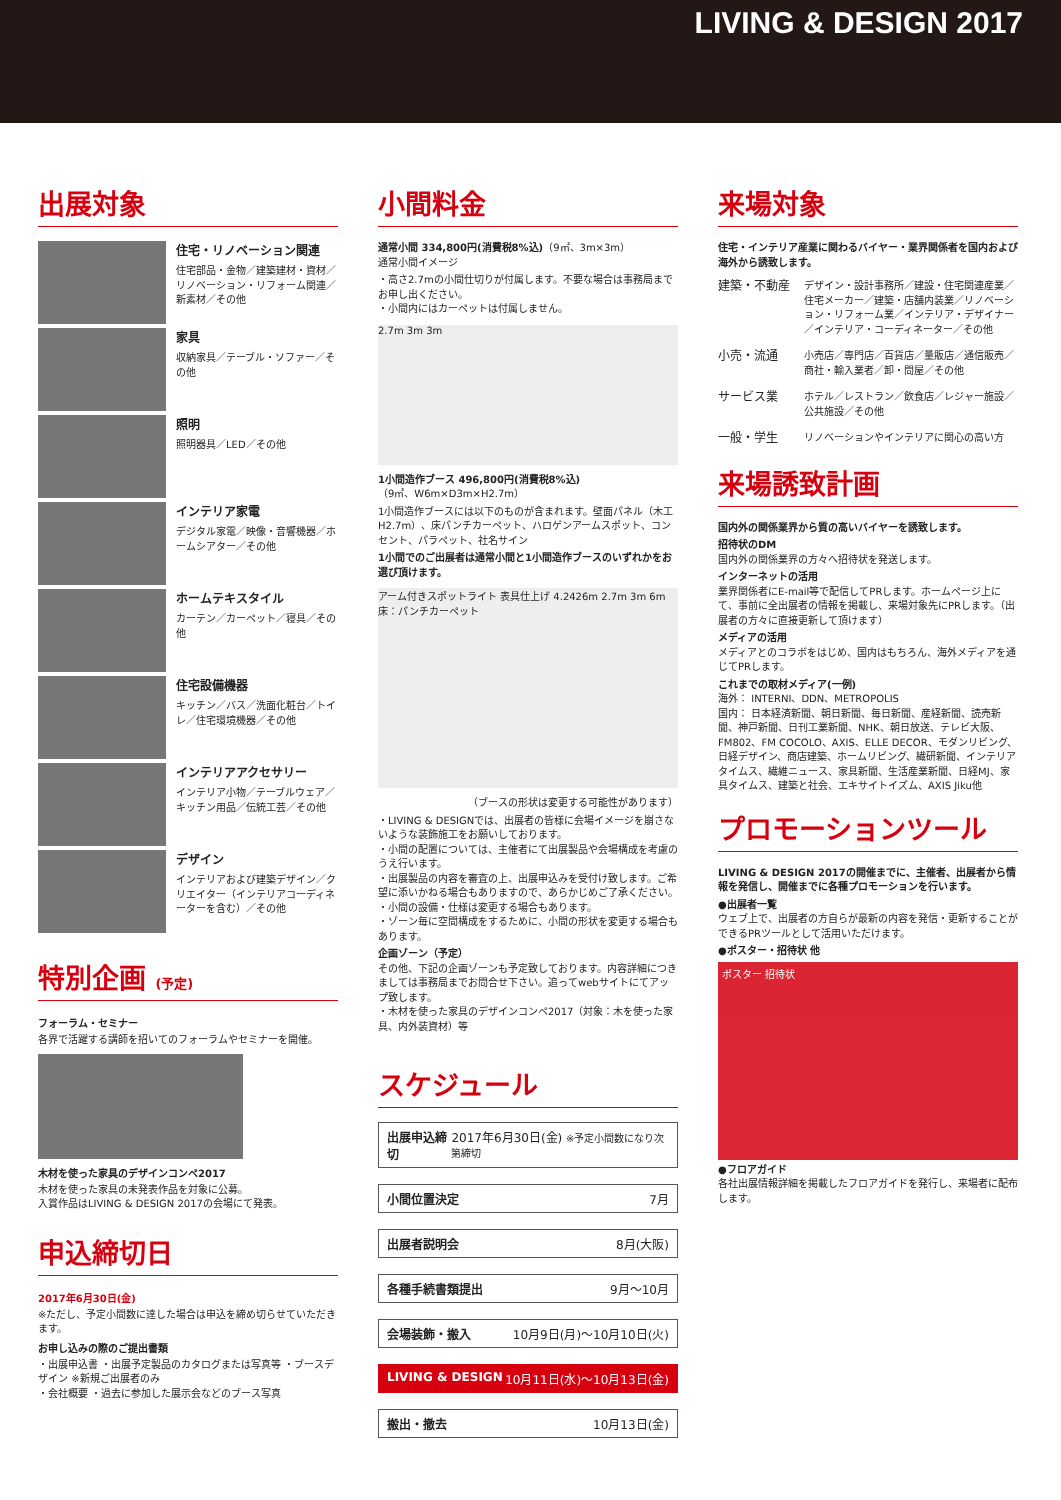LIVING & DESIGN 2017
出展対象
住宅・リノベーション関連
住宅部品・金物／建築建材・資材／リノベーション・リフォーム関連／新素材／その他
家具
収納家具／テーブル・ソファー／その他
照明
照明器具／LED／その他
インテリア家電
デジタル家電／映像・音響機器／ホームシアター／その他
ホームテキスタイル
カーテン／カーペット／寝具／その他
住宅設備機器
キッチン／バス／洗面化粧台／トイレ／住宅環境機器／その他
インテリアアクセサリー
インテリア小物／テーブルウェア／キッチン用品／伝統工芸／その他
デザイン
インテリアおよび建築デザイン／クリエイター（インテリアコーディネーターを含む）／その他
特別企画 (予定)
フォーラム・セミナー
各界で活躍する講師を招いてのフォーラムやセミナーを開催。
木材を使った家具のデザインコンペ2017
木材を使った家具の未発表作品を対象に公募。
入賞作品はLIVING & DESIGN 2017の会場にて発表。
申込締切日
2017年6月30日(金)
※ただし、予定小間数に達した場合は申込を締め切らせていただきます。
お申し込みの際のご提出書類
・出展申込書 ・出展予定製品のカタログまたは写真等 ・ブースデザイン ※新規ご出展者のみ
・会社概要 ・過去に参加した展示会などのブース写真
小間料金
通常小間 334,800円(消費税8%込)（9㎡、3m×3m）
通常小間イメージ
・高さ2.7mの小間仕切りが付属します。不要な場合は事務局までお申し出ください。
・小間内にはカーペットは付属しません。
2.7m 3m 3m
1小間造作ブース 496,800円(消費税8%込)
（9㎡、W6m×D3m×H2.7m）
1小間造作ブースには以下のものが含まれます。壁面パネル（木工H2.7m）、床パンチカーペット、ハロゲンアームスポット、コンセント、パラペット、社名サイン
1小間でのご出展者は通常小間と1小間造作ブースのいずれかをお選び頂けます。
アーム付きスポットライト 表具仕上げ 4.2426m 2.7m 3m 6m 床：パンチカーペット
（ブースの形状は変更する可能性があります）
・LIVING & DESIGNでは、出展者の皆様に会場イメージを崩さないような装飾施工をお願いしております。
・小間の配置については、主催者にて出展製品や会場構成を考慮のうえ行います。
・出展製品の内容を審査の上、出展申込みを受付け致します。ご希望に添いかねる場合もありますので、あらかじめご了承ください。
・小間の設備・仕様は変更する場合もあります。
・ゾーン毎に空間構成をするために、小間の形状を変更する場合もあります。
企画ゾーン（予定）
その他、下記の企画ゾーンも予定致しております。内容詳細につきましては事務局までお問合せ下さい。追ってwebサイトにてアップ致します。
・木材を使った家具のデザインコンペ2017（対象：木を使った家具、内外装資材）等
スケジュール
出展申込締切 2017年6月30日(金) ※予定小間数になり次第締切
小間位置決定 7月
出展者説明会 8月(大阪)
各種手続書類提出 9月〜10月
会場装飾・搬入 10月9日(月)〜10月10日(火)
LIVING & DESIGN 10月11日(水)〜10月13日(金)
搬出・撤去 10月13日(金)
来場対象
住宅・インテリア産業に関わるバイヤー・業界関係者を国内および海外から誘致します。
建築・不動産
デザイン・設計事務所／建設・住宅関連産業／住宅メーカー／建築・店舗内装業／リノベーション・リフォーム業／インテリア・デザイナー／インテリア・コーディネーター／その他
小売・流通
小売店／専門店／百貨店／量販店／通信販売／商社・輸入業者／卸・問屋／その他
サービス業
ホテル／レストラン／飲食店／レジャー施設／公共施設／その他
一般・学生
リノベーションやインテリアに関心の高い方
来場誘致計画
国内外の関係業界から質の高いバイヤーを誘致します。
招待状のDM
国内外の関係業界の方々へ招待状を発送します。
インターネットの活用
業界関係者にE-mail等で配信してPRします。ホームページ上にて、事前に全出展者の情報を掲載し、来場対象先にPRします。（出展者の方々に直接更新して頂けます）
メディアの活用
メディアとのコラボをはじめ、国内はもちろん、海外メディアを通じてPRします。
これまでの取材メディア(一例)
海外： INTERNI、DDN、METROPOLIS
国内： 日本経済新聞、朝日新聞、毎日新聞、産経新聞、読売新聞、神戸新聞、日刊工業新聞、NHK、朝日放送、テレビ大阪、FM802、FM COCOLO、AXIS、ELLE DECOR、モダンリビング、日経デザイン、商店建築、ホームリビング、繊研新聞、インテリアタイムス、繊維ニュース、家具新聞、生活産業新聞、日経MJ、家具タイムス、建築と社会、エキサイトイズム、AXIS Jiku他
プロモーションツール
LIVING & DESIGN 2017の開催までに、主催者、出展者から情報を発信し、開催までに各種プロモーションを行います。
●出展者一覧
ウェブ上で、出展者の方自らが最新の内容を発信・更新することができるPRツールとして活用いただけます。
●ポスター・招待状 他
ポスター 招待状
●フロアガイド
各社出展情報詳細を掲載したフロアガイドを発行し、来場者に配布します。